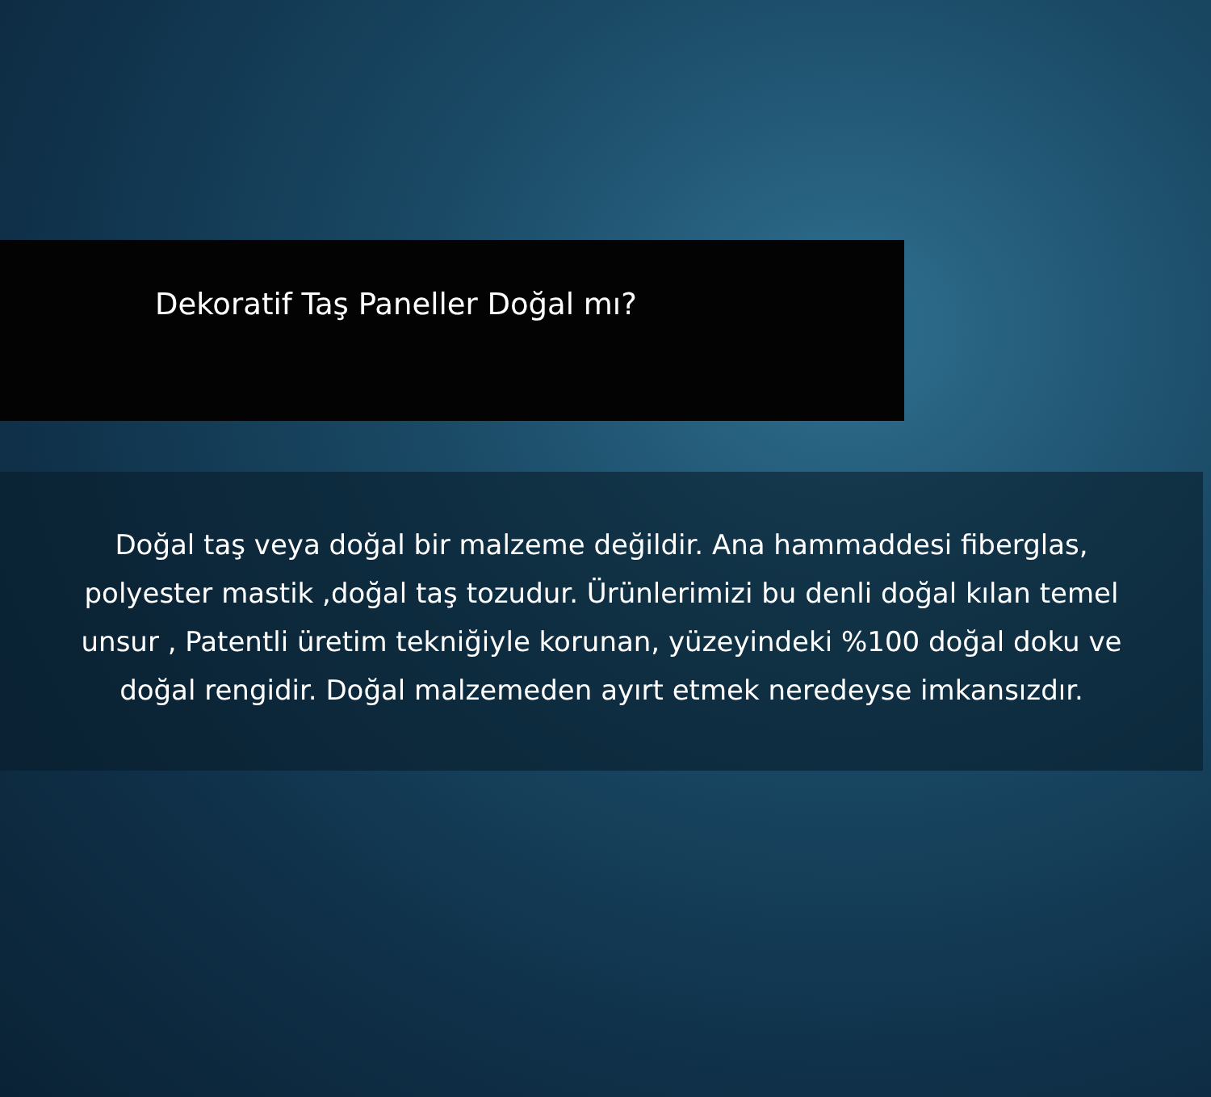Dekoratif Taş Paneller Doğal mı?
Doğal taş veya doğal bir malzeme değildir. Ana hammaddesi fiberglas, polyester mastik ,doğal taş tozudur. Ürünlerimizi bu denli doğal kılan temel unsur , Patentli üretim tekniğiyle korunan, yüzeyindeki %100 doğal doku ve doğal rengidir. Doğal malzemeden ayırt etmek neredeyse imkansızdır.